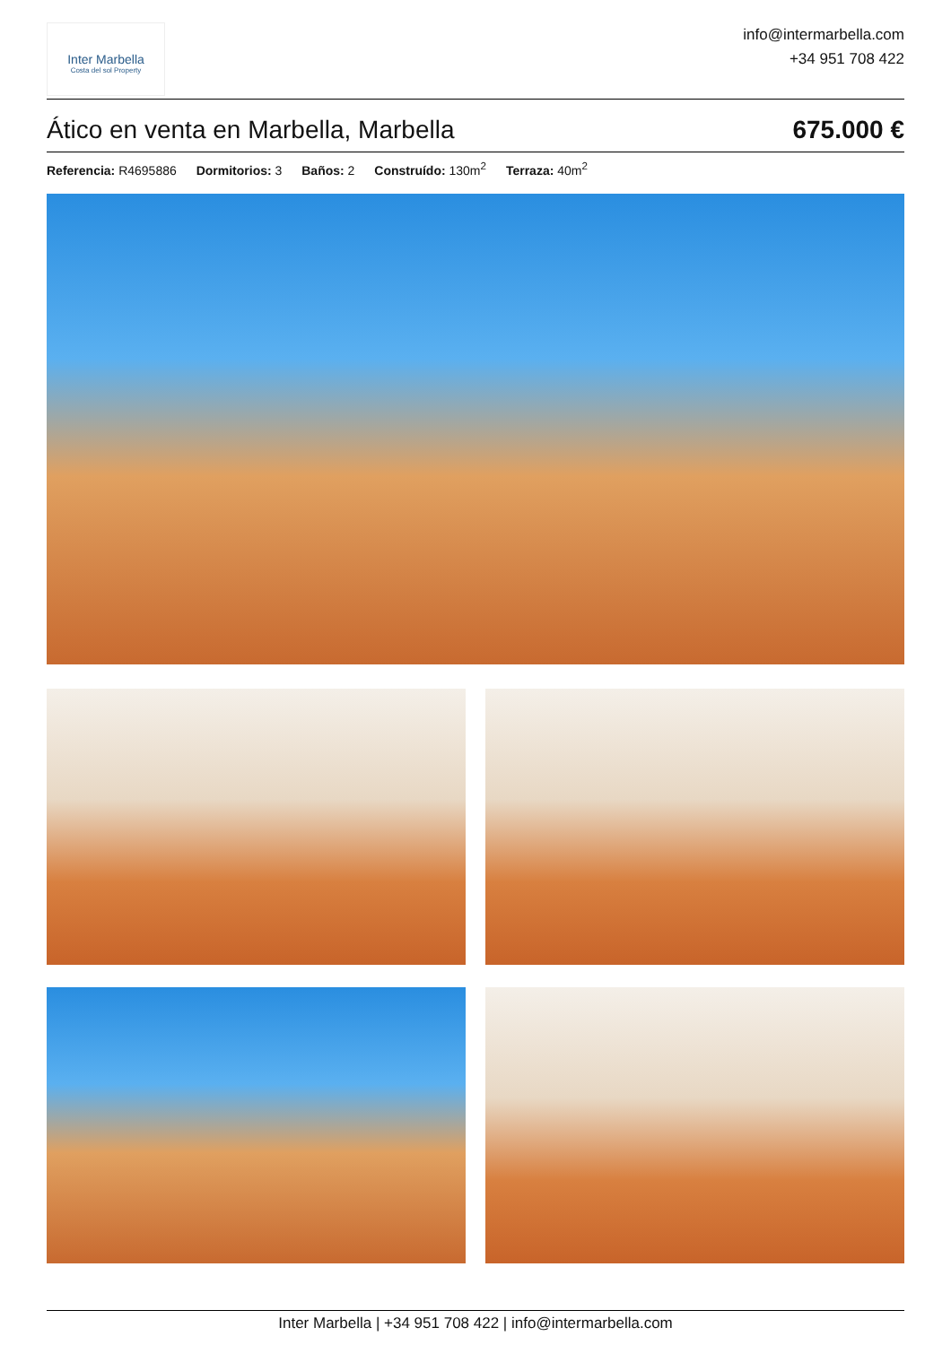Inter Marbella
Costa del sol Property
info@intermarbella.com
+34 951 708 422
Ático en venta en Marbella, Marbella 675.000 €
Referencia: R4695886 Dormitorios: 3 Baños: 2 Construído: 130m<sup>2</sup> Terraza: 40m<sup>2</sup>
Inter Marbella | +34 951 708 422 | info@intermarbella.com